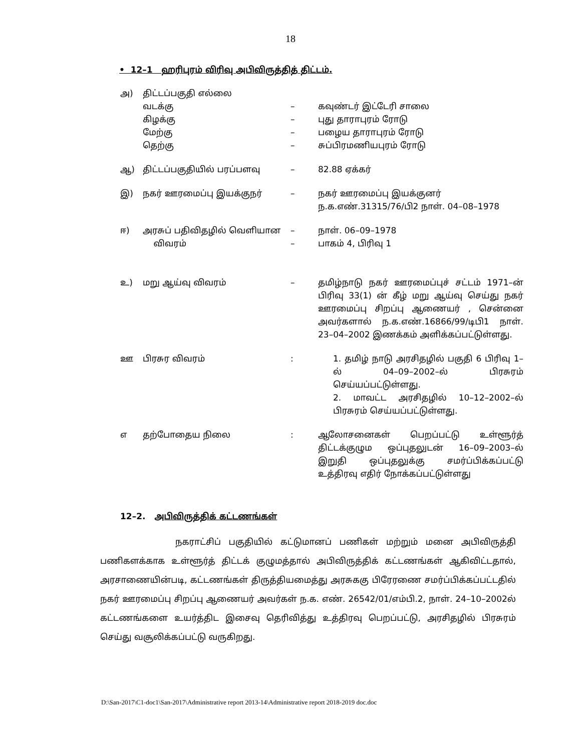18
• 12–1 ஹரிபுரம் விரிவு அபிவிருத்தித் திட்டம்.
| அ) | திட்டப்பகுதி எல்லை வடக்கு கிழக்கு மேற்கு தெற்கு | – – – – | கவுண்டர் இட்டேரி சாலை புது தாராபுரம் ரோடு பழைய தாராபுரம் ரோடு சுப்பிரமணியபுரம் ரோடு |
| ஆ) | திட்டப்பகுதியில் பரப்பளவு | – | 82.88 ஏக்கர் |
| இ) | நகர் ஊரமைப்பு இயக்குநர் | – | நகர் ஊரமைப்பு இயக்குனர் ந.க.எண்.31315/76/பி2 நாள். 04–08–1978 |
| ஈ) | அரசுப் பதிவிதழில் வெளியான விவரம் | – – | நாள். 06–09–1978 பாகம் 4, பிரிவு 1 |
| உ) | மறு ஆய்வு விவரம் | – | தமிழ்நாடு நகர் ஊரமைப்புச் சட்டம் 1971–ன் பிரிவு 33(1) ன் கீழ் மறு ஆய்வு செய்து நகர் ஊரமைப்பு சிறப்பு ஆணையர் , சென்னை அவர்களால் ந.க.எண்.16866/99/டிபி1 நாள். 23–04–2002 இணக்கம் அளிக்கப்பட்டுள்ளது. |
| ஊ | பிரசுர விவரம் | : | 1. தமிழ் நாடு அரசிதழில் பகுதி 6 பிரிவு 1–ல் 04–09–2002–ல் பிரசுரம் செய்யப்பட்டுள்ளது. 2. மாவட்ட அரசிதழில் 10–12–2002–ல் பிரசுரம் செய்யப்பட்டுள்ளது. |
| எ | தற்போதைய நிலை | : | ஆலோசனைகள் பெறப்பட்டு உள்ளூர்த் திட்டக்குழும ஒப்புதலுடன் 16–09–2003–ல் இறுதி ஒப்புதலுக்கு சமர்ப்பிக்கப்பட்டு உத்திரவு எதிர் நோக்கப்பட்டுள்ளது |
12–2. அபிவிருத்திக் கட்டணங்கள்
நகராட்சிப் பகுதியில் கட்டுமானப் பணிகள் மற்றும் மனை அபிவிருத்தி பணிகளக்காக உள்ளூர்த் திட்டக் குழுமத்தால் அபிவிருத்திக் கட்டணங்கள் ஆகிவிட்டதால், அரசாணையின்படி, கட்டணங்கள் திருத்தியமைத்து அரசுககு பிரேரணை சமர்ப்பிக்கப்பட்டதில் நகர் ஊரமைப்பு சிறப்பு ஆணையர் அவர்கள் ந.க. எண். 26542/01/எம்பி.2, நாள். 24–10–2002ல் கட்டணங்களை உயர்த்திட இசைவு தெரிவித்து உத்திரவு பெறப்பட்டு, அரசிதழில் பிரசுரம் செய்து வசூலிக்கப்பட்டு வருகிறது.
D:\San-2017\C1-doc1\San-2017\Administrative report 2013-14\Administrative report 2018-2019 doc.doc